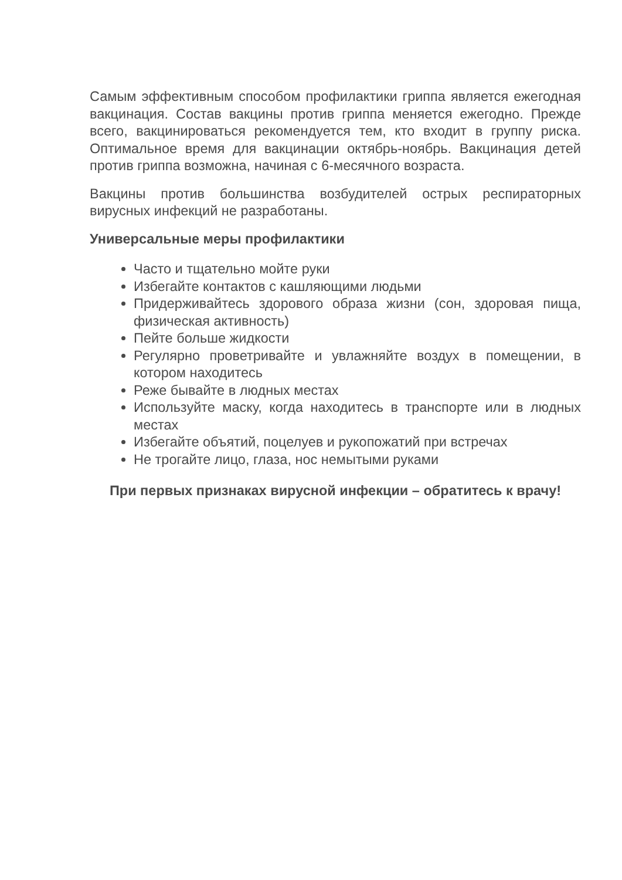Самым эффективным способом профилактики гриппа является ежегодная вакцинация. Состав вакцины против гриппа меняется ежегодно. Прежде всего, вакцинироваться рекомендуется тем, кто входит в группу риска. Оптимальное время для вакцинации октябрь-ноябрь. Вакцинация детей против гриппа возможна, начиная с 6-месячного возраста.
Вакцины против большинства возбудителей острых респираторных вирусных инфекций не разработаны.
Универсальные меры профилактики
Часто и тщательно мойте руки
Избегайте контактов с кашляющими людьми
Придерживайтесь здорового образа жизни (сон, здоровая пища, физическая активность)
Пейте больше жидкости
Регулярно проветривайте и увлажняйте воздух в помещении, в котором находитесь
Реже бывайте в людных местах
Используйте маску, когда находитесь в транспорте или в людных местах
Избегайте объятий, поцелуев и рукопожатий при встречах
Не трогайте лицо, глаза, нос немытыми руками
При первых признаках вирусной инфекции – обратитесь к врачу!